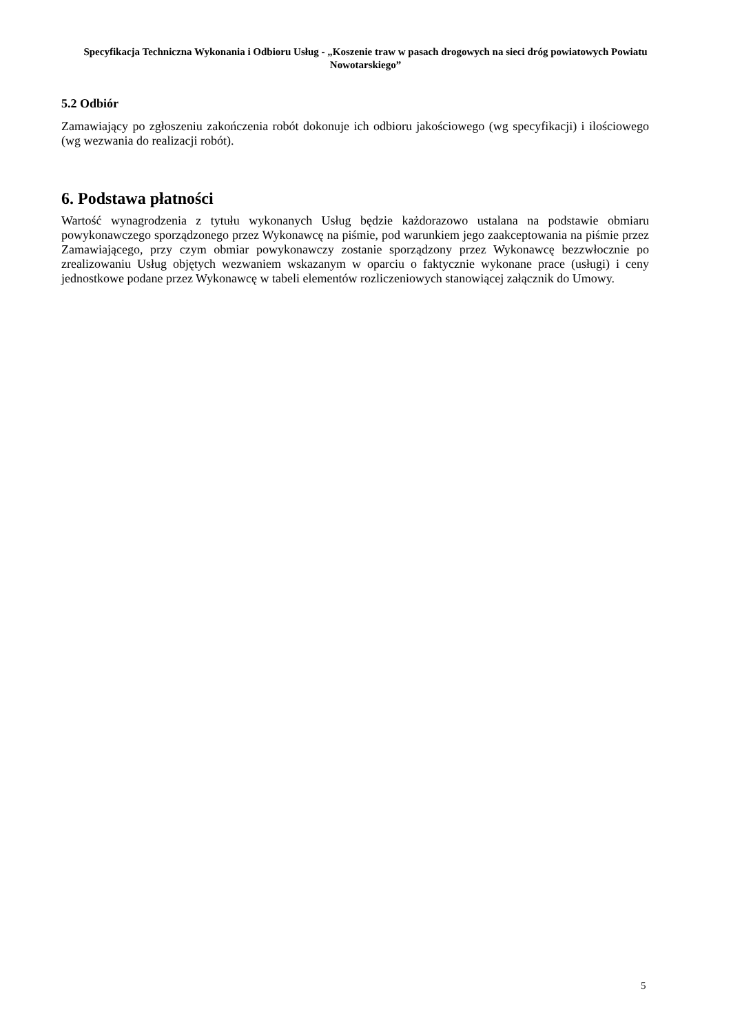Specyfikacja Techniczna Wykonania i Odbioru Usług - „Koszenie traw w pasach drogowych na sieci dróg powiatowych Powiatu Nowotarskiego”
5.2 Odbiór
Zamawiający po zgłoszeniu zakończenia robót dokonuje ich odbioru jakościowego (wg specyfikacji) i ilościowego (wg wezwania do realizacji robót).
6. Podstawa płatności
Wartość wynagrodzenia z tytułu wykonanych Usług będzie każdorazowo ustalana na podstawie obmiaru powykonawczego sporządzonego przez Wykonawcę na piśmie, pod warunkiem jego zaakceptowania na piśmie przez Zamawiającego, przy czym obmiar powykonawczy zostanie sporządzony przez Wykonawcę bezzwłocznie po zrealizowaniu Usług objętych wezwaniem wskazanym w oparciu o faktycznie wykonane prace (usługi) i ceny jednostkowe podane przez Wykonawcę w tabeli elementów rozliczeniowych stanowiącej załącznik do Umowy.
5